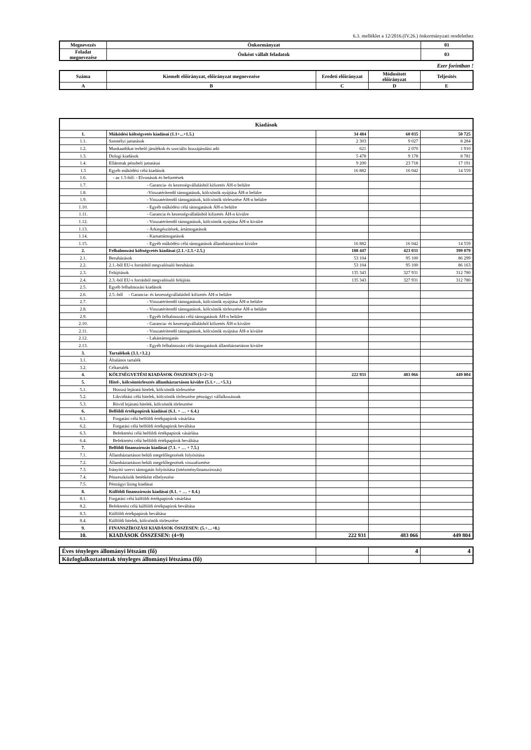6.3. melléklet a 12/2016.(IV.26.) önkormányzati rendelethez
| Megnevezés | Önkormányzat | 01 |
| Feladat megnevezése | Önként vállalt feladatok | 03 |
Ezer forintban !
| Száma | Kiemelt előirányzat, előirányzat megnevezése | Eredeti előirányzat | Módosított előirányzat | Teljesítés |
| --- | --- | --- | --- | --- |
| A | B | C | D | E |
| Kiadások | | | | |
| --- | --- | --- | --- | --- |
| 1. | Működési költségvetés kiadásai (1.1+...+1.5.) | 34 484 | 60 035 | 50 725 |
| 1.1. | Személyi juttatások | 2 303 | 9 027 | 8 284 |
| 1.2. | Munkaadókat terhelő járulékok és szociális hozzájárulási adó | 621 | 2 070 | 1 910 |
| 1.3. | Dologi kiadások | 5 478 | 9 178 | 8 781 |
| 1.4. | Ellátottak pénzbeli juttatásai | 9 200 | 23 718 | 17 191 |
| 1.5 | Egyéb működési célú kiadások | 16 882 | 16 042 | 14 559 |
| 1.6. | - az 1.5-ből: - Elvonások és befizetések | | | |
| 1.7. | - Garancia- és kezességvállalásból kifizetés ÁH-n belülre | | | |
| 1.8. | -Visszatérítendő támogatások, kölcsönök nyújtása ÁH-n belülre | | | |
| 1.9. | - Visszatérítendő támogatások, kölcsönök törlesztése ÁH-n belülre | | | |
| 1.10. | - Egyéb működési célú támogatások ÁH-n belülre | | | |
| 1.11. | - Garancia és kezességvállalásból kifizetés ÁH-n kívülre | | | |
| 1.12. | - Visszatérítendő támogatások, kölcsönök nyújtása ÁH-n kívülre | | | |
| 1.13. | - Árkiegészítések, ártámogatások | | | |
| 1.14. | - Kamattámogatások | | | |
| 1.15. | - Egyéb működési célú támogatások államháztartáson kívülre | 16 882 | 16 042 | 14 559 |
| 2. | Felhalmozási költségvetés kiadásai (2.1.+2.3.+2.5.) | 188 447 | 423 031 | 399 079 |
| 2.1. | Beruházások | 53 104 | 95 100 | 86 299 |
| 2.2. | 2.1.-ből EU-s forrásból megvalósuló beruházás | 53 104 | 95 100 | 86 163 |
| 2.3. | Felújítások | 135 343 | 327 931 | 312 780 |
| 2.4. | 2.3.-ból EU-s forrásból megvalósuló felújítás | 135 343 | 327 931 | 312 780 |
| 2.5. | Egyéb felhalmozási kiadások | | | |
| 2.6. | 2.5.-ből - Garancia- és kezességvállalásból kifizetés ÁH-n belülre | | | |
| 2.7. | - Visszatérítendő támogatások, kölcsönök nyújtása ÁH-n belülre | | | |
| 2.8. | - Visszatérítendő támogatások, kölcsönök törlesztése ÁH-n belülre | | | |
| 2.9. | - Egyéb felhalmozási célú támogatások ÁH-n belülre | | | |
| 2.10. | - Garancia- és kezességvállalásból kifizetés ÁH-n kívülre | | | |
| 2.11. | - Visszatérítendő támogatások, kölcsönök nyújtása ÁH-n kívülre | | | |
| 2.12. | - Lakástámogatás | | | |
| 2.13. | - Egyéb felhalmozási célú támogatások államháztartáson kívülre | | | |
| 3. | Tartalékok (3.1.+3.2.) | | | |
| 3.1. | Általános tartalék | | | |
| 3.2. | Céltartalék | | | |
| 4. | KÖLTSÉGVETÉSI KIADÁSOK ÖSSZESEN (1+2+3) | 222 931 | 483 066 | 449 804 |
| 5. | Hitel-, kölcsöntörlesztés államháztartáson kívülre (5.1.+…+5.3.) | | | |
| 5.1. | Hosszú lejáratú hitelek, kölcsönök törlesztése | | | |
| 5.2. | Likviditási célú hitelek, kölcsönök törlesztése pénzügyi vállalkozásnak | | | |
| 5.3. | Rövid lejáratú hitelek, kölcsönök törlesztése | | | |
| 6. | Belföldi értékpapírok kiadásai (6.1. + … + 6.4.) | | | |
| 6.1. | Forgatási célú belföldi értékpapírok vásárlása | | | |
| 6.2. | Forgatási célú belföldi értékpapírok beváltása | | | |
| 6.3. | Befektetési célú belföldi értékpapírok vásárlása | | | |
| 6.4. | Befektetési célú belföldi értékpapírok beváltása | | | |
| 7. | Belföldi finanszírozás kiadásai (7.1. + … + 7.5.) | | | |
| 7.1. | Államháztartáson belüli megelőlegezések folyósítása | | | |
| 7.2. | Államháztartáson belüli megelőlegezések visszafizetése | | | |
| 7.3. | Irányító szervi támogatás folyósítása (intézményfinanszírozás) | | | |
| 7.4. | Pénzeszközök betétként elhelyezése | | | |
| 7.5. | Pénzügyi lízing kiadásai | | | |
| 8. | Külföldi finanszírozás kiadásai (8.1. + … + 8.4.) | | | |
| 8.1. | Forgatási célú külföldi értékpapírok vásárlása | | | |
| 8.2. | Befektetési célú külföldi értékpapírok beváltása | | | |
| 8.3. | Külföldi értékpapírok beváltása | | | |
| 8.4. | Külföldi hitelek, kölcsönök törlesztése | | | |
| 9. | FINANSZÍROZÁSI KIADÁSOK ÖSSZESEN: (5.+…+8.) | | | |
| 10. | KIADÁSOK ÖSSZESEN: (4+9) | 222 931 | 483 066 | 449 804 |
| Éves tényleges állományi létszám (fő) | | 4 | 4 |
| Közfoglalkoztatottak tényleges állományi létszáma (fő) | | | |